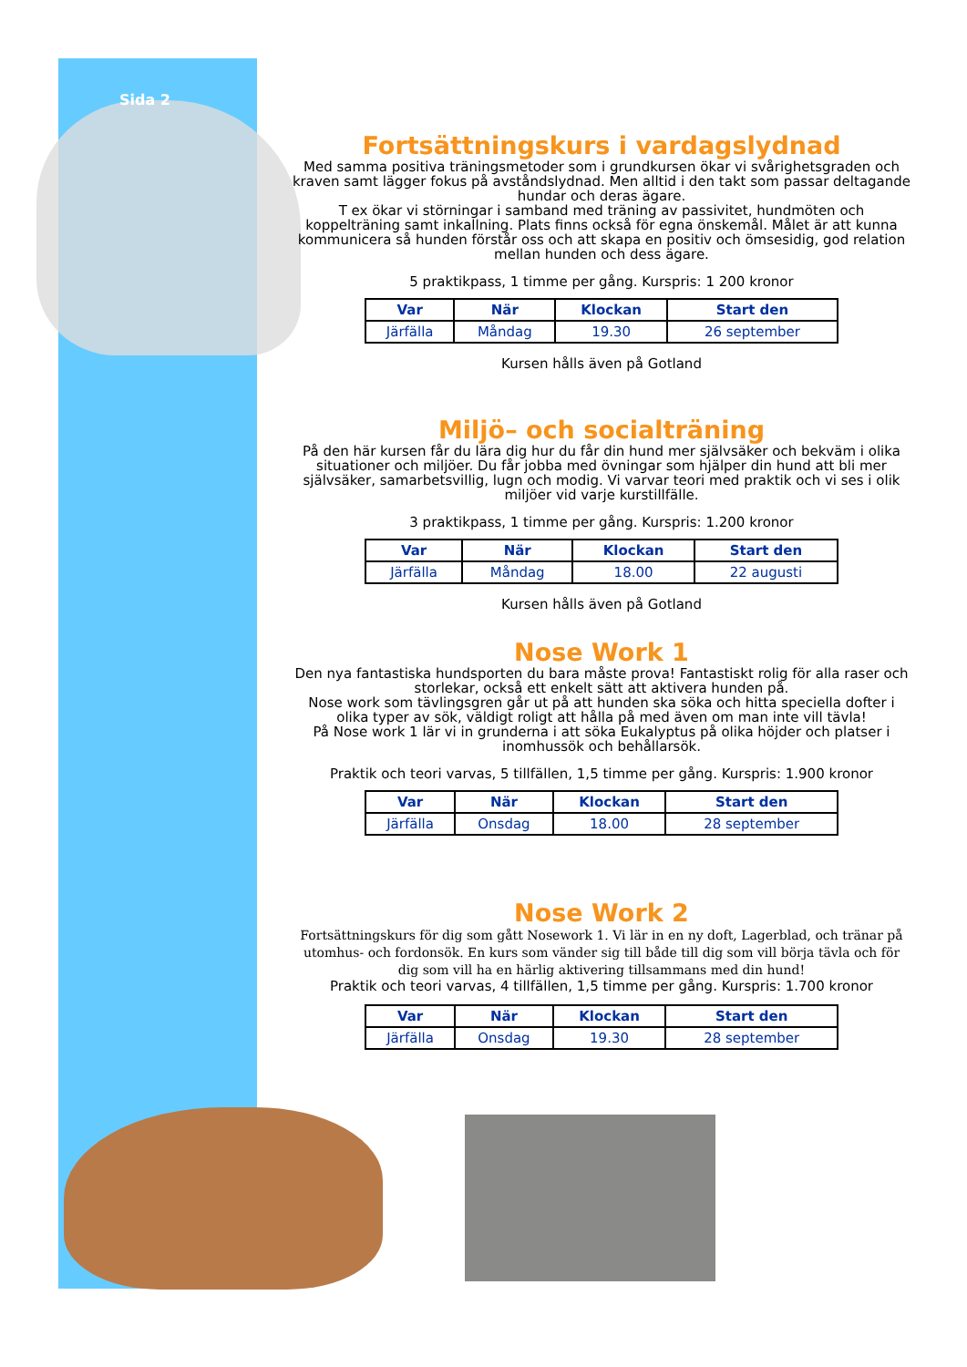Sida 2
Fortsättningskurs i vardagslydnad
Med samma positiva träningsmetoder som i grundkursen ökar vi svårighetsgraden och kraven samt lägger fokus på avståndslydnad. Men alltid i den takt som passar deltagande hundar och deras ägare.
T ex ökar vi störningar i samband med träning av passivitet, hundmöten och koppelträning samt inkallning. Plats finns också för egna önskemål. Målet är att kunna kommunicera så hunden förstår oss och att skapa en positiv och ömsesidig, god relation mellan hunden och dess ägare.
5 praktikpass, 1 timme per gång. Kurspris: 1 200 kronor
| Var | När | Klockan | Start den |
| --- | --- | --- | --- |
| Järfälla | Måndag | 19.30 | 26 september |
Kursen hålls även på Gotland
Miljö– och socialträning
På den här kursen får du lära dig hur du får din hund mer självsäker och bekväm i olika situationer och miljöer. Du får jobba med övningar som hjälper din hund att bli mer självsäker, samarbetsvillig, lugn och modig. Vi varvar teori med praktik och vi ses i olik miljöer vid varje kurstillfälle.
3 praktikpass, 1 timme per gång. Kurspris: 1.200 kronor
| Var | När | Klockan | Start den |
| --- | --- | --- | --- |
| Järfälla | Måndag | 18.00 | 22 augusti |
Kursen hålls även på Gotland
Nose Work 1
Den nya fantastiska hundsporten du bara måste prova! Fantastiskt rolig för alla raser och storlekar, också ett enkelt sätt att aktivera hunden på.
Nose work som tävlingsgren går ut på att hunden ska söka och hitta speciella dofter i olika typer av sök, väldigt roligt att hålla på med även om man inte vill tävla!
På Nose work 1 lär vi in grunderna i att söka Eukalyptus på olika höjder och platser i inomhussök och behållarsök.
Praktik och teori varvas, 5 tillfällen, 1,5 timme per gång. Kurspris: 1.900 kronor
| Var | När | Klockan | Start den |
| --- | --- | --- | --- |
| Järfälla | Onsdag | 18.00 | 28 september |
Nose Work 2
Fortsättningskurs för dig som gått Nosework 1. Vi lär in en ny doft, Lagerblad, och tränar på utomhus- och fordonsök. En kurs som vänder sig till både till dig som vill börja tävla och för dig som vill ha en härlig aktivering tillsammans med din hund!
Praktik och teori varvas, 4 tillfällen, 1,5 timme per gång. Kurspris: 1.700 kronor
| Var | När | Klockan | Start den |
| --- | --- | --- | --- |
| Järfälla | Onsdag | 19.30 | 28 september |